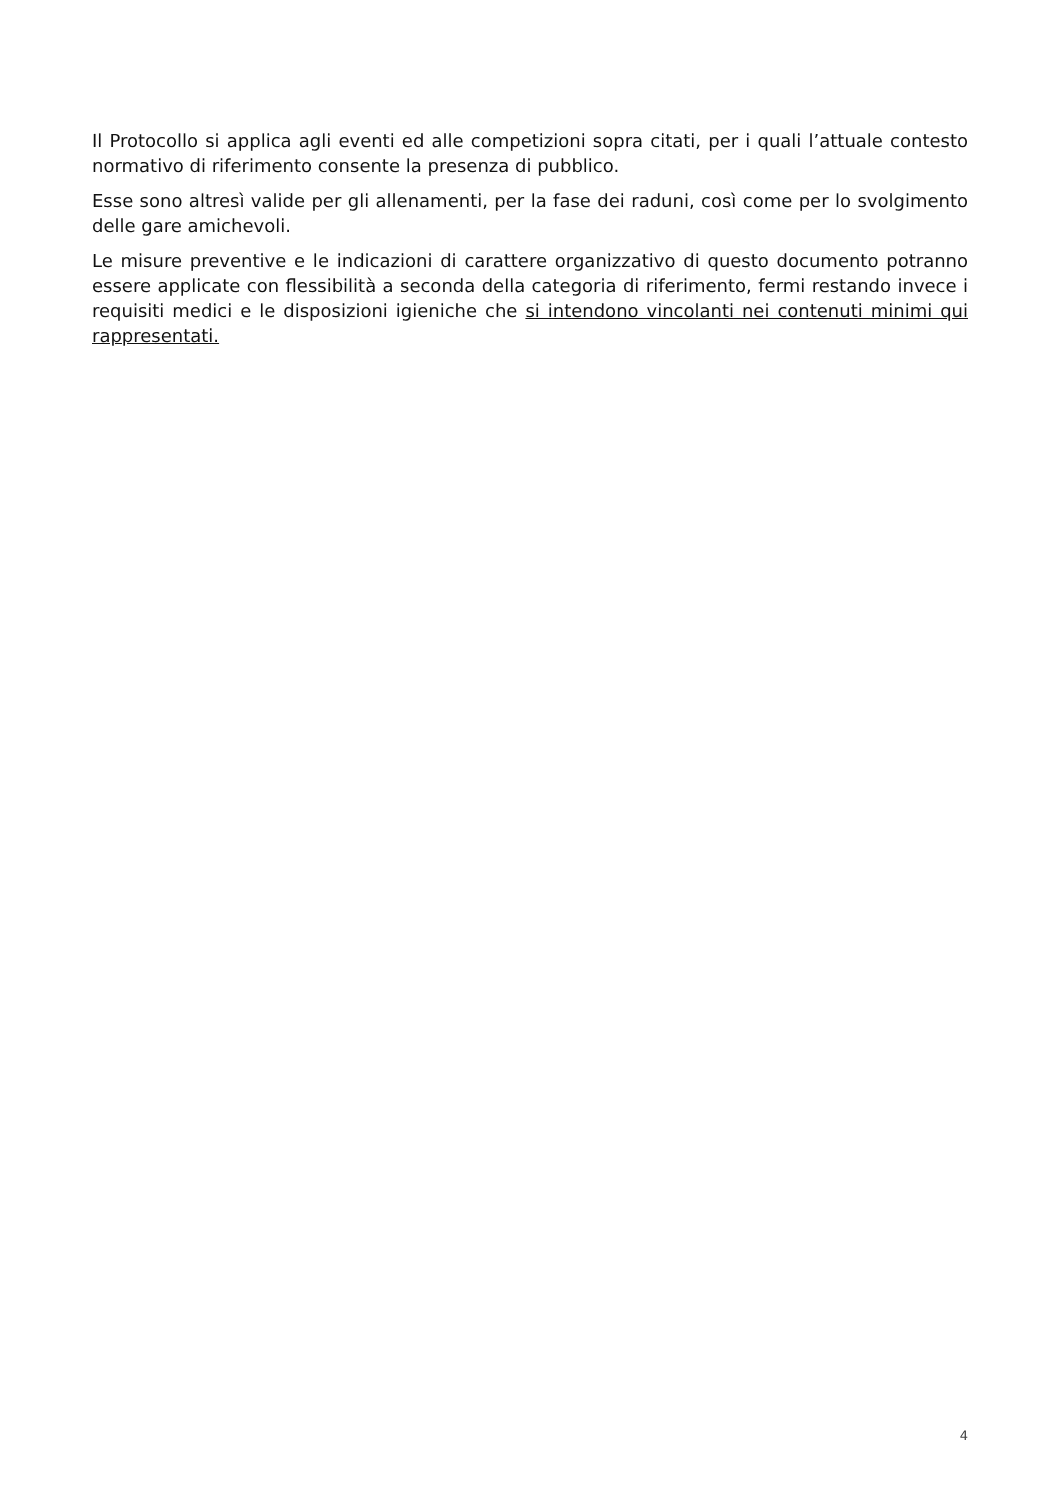Il Protocollo si applica agli eventi ed alle competizioni sopra citati, per i quali l’attuale contesto normativo di riferimento consente la presenza di pubblico.
Esse sono altresì valide per gli allenamenti, per la fase dei raduni, così come per lo svolgimento delle gare amichevoli.
Le misure preventive e le indicazioni di carattere organizzativo di questo documento potranno essere applicate con flessibilità a seconda della categoria di riferimento, fermi restando invece i requisiti medici e le disposizioni igieniche che si intendono vincolanti nei contenuti minimi qui rappresentati.
4